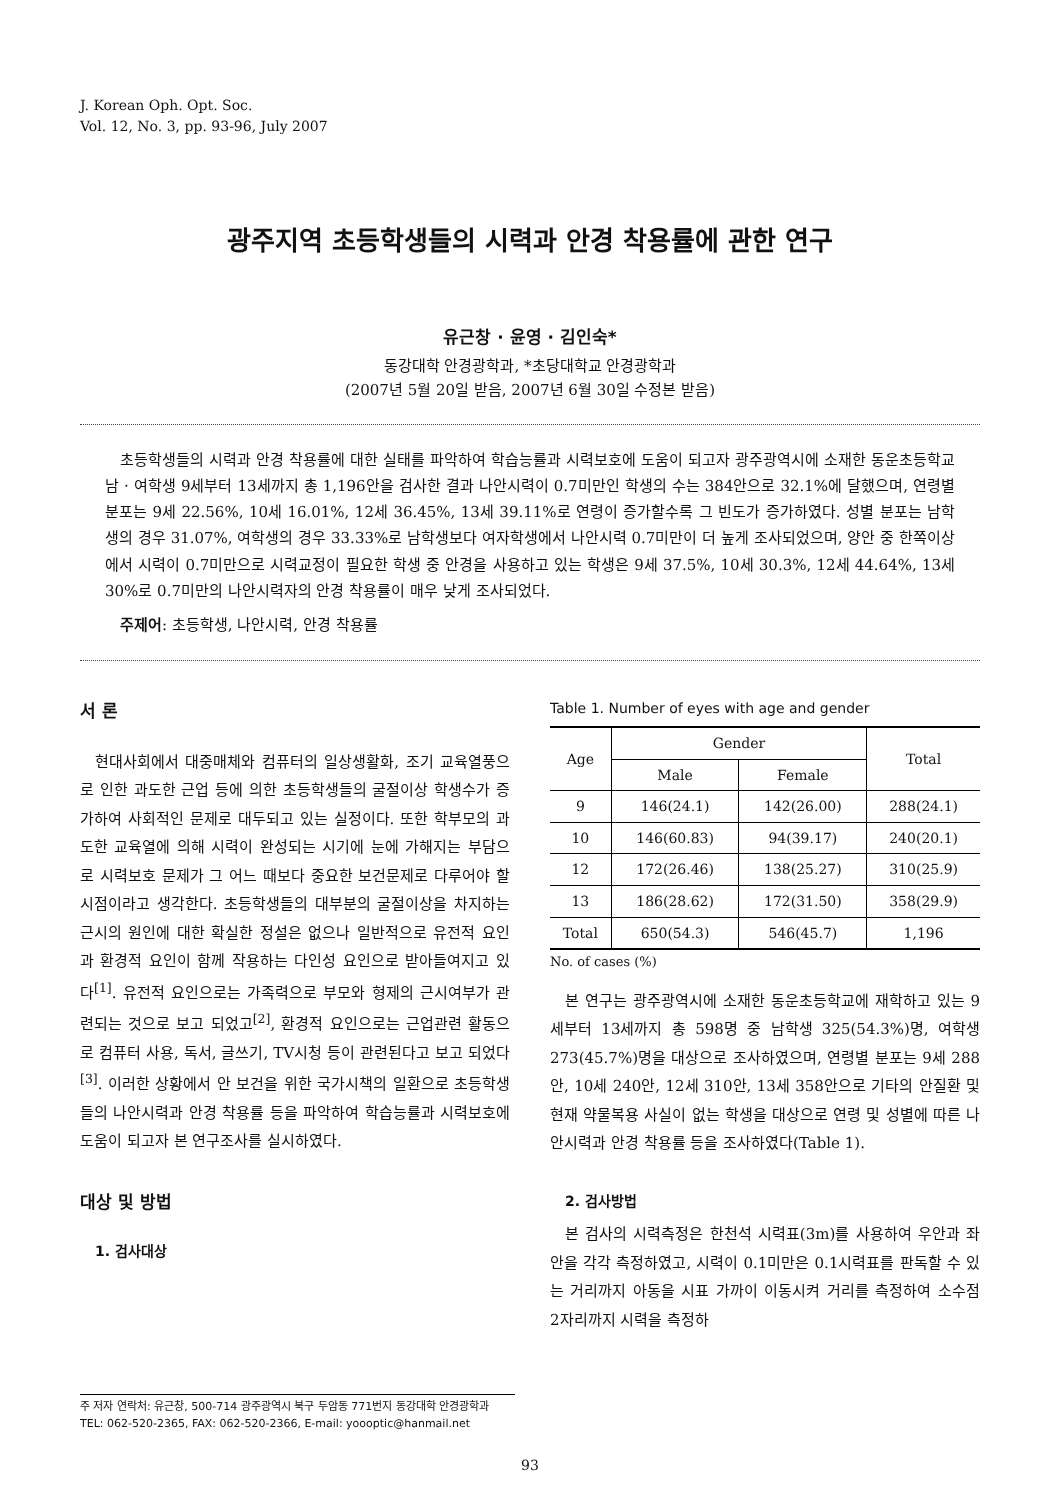J. Korean Oph. Opt. Soc.
Vol. 12, No. 3, pp. 93-96, July 2007
광주지역 초등학생들의 시력과 안경 착용률에 관한 연구
유근창 · 윤영 · 김인숙*
동강대학 안경광학과, *초당대학교 안경광학과
(2007년 5월 20일 받음, 2007년 6월 30일 수정본 받음)
초등학생들의 시력과 안경 착용률에 대한 실태를 파악하여 학습능률과 시력보호에 도움이 되고자 광주광역시에 소재한 동운초등학교 남 · 여학생 9세부터 13세까지 총 1,196안을 검사한 결과 나안시력이 0.7미만인 학생의 수는 384안으로 32.1%에 달했으며, 연령별 분포는 9세 22.56%, 10세 16.01%, 12세 36.45%, 13세 39.11%로 연령이 증가할수록 그 빈도가 증가하였다. 성별 분포는 남학생의 경우 31.07%, 여학생의 경우 33.33%로 남학생보다 여자학생에서 나안시력 0.7미만이 더 높게 조사되었으며, 양안 중 한쪽이상에서 시력이 0.7미만으로 시력교정이 필요한 학생 중 안경을 사용하고 있는 학생은 9세 37.5%, 10세 30.3%, 12세 44.64%, 13세 30%로 0.7미만의 나안시력자의 안경 착용률이 매우 낮게 조사되었다.
주제어: 초등학생, 나안시력, 안경 착용률
서 론
현대사회에서 대중매체와 컴퓨터의 일상생활화, 조기 교육열풍으로 인한 과도한 근업 등에 의한 초등학생들의 굴절이상 학생수가 증가하여 사회적인 문제로 대두되고 있는 실정이다. 또한 학부모의 과도한 교육열에 의해 시력이 완성되는 시기에 눈에 가해지는 부담으로 시력보호 문제가 그 어느 때보다 중요한 보건문제로 다루어야 할 시점이라고 생각한다. 초등학생들의 대부분의 굴절이상을 차지하는 근시의 원인에 대한 확실한 정설은 없으나 일반적으로 유전적 요인과 환경적 요인이 함께 작용하는 다인성 요인으로 받아들여지고 있다<sup>[1]</sup>. 유전적 요인으로는 가족력으로 부모와 형제의 근시여부가 관련되는 것으로 보고 되었고<sup>[2]</sup>, 환경적 요인으로는 근업관련 활동으로 컴퓨터 사용, 독서, 글쓰기, TV시청 등이 관련된다고 보고 되었다<sup>[3]</sup>. 이러한 상황에서 안 보건을 위한 국가시책의 일환으로 초등학생들의 나안시력과 안경 착용률 등을 파악하여 학습능률과 시력보호에 도움이 되고자 본 연구조사를 실시하였다.
대상 및 방법
1. 검사대상
Table 1. Number of eyes with age and gender
| Age | Gender | | Total |
| --- | --- | --- | --- |
| | Male | Female | |
| 9 | 146(24.1) | 142(26.00) | 288(24.1) |
| 10 | 146(60.83) | 94(39.17) | 240(20.1) |
| 12 | 172(26.46) | 138(25.27) | 310(25.9) |
| 13 | 186(28.62) | 172(31.50) | 358(29.9) |
| Total | 650(54.3) | 546(45.7) | 1,196 |
No. of cases (%)
본 연구는 광주광역시에 소재한 동운초등학교에 재학하고 있는 9세부터 13세까지 총 598명 중 남학생 325(54.3%)명, 여학생 273(45.7%)명을 대상으로 조사하였으며, 연령별 분포는 9세 288안, 10세 240안, 12세 310안, 13세 358안으로 기타의 안질환 및 현재 약물복용 사실이 없는 학생을 대상으로 연령 및 성별에 따른 나안시력과 안경 착용률 등을 조사하였다(Table 1).
2. 검사방법
본 검사의 시력측정은 한천석 시력표(3m)를 사용하여 우안과 좌안을 각각 측정하였고, 시력이 0.1미만은 0.1시력표를 판독할 수 있는 거리까지 아동을 시표 가까이 이동시켜 거리를 측정하여 소수점 2자리까지 시력을 측정하
주 저자 연락처: 유근창, 500-714 광주광역시 북구 두암동 771번지 동강대학 안경광학과
TEL: 062-520-2365, FAX: 062-520-2366, E-mail: yoooptic@hanmail.net
93